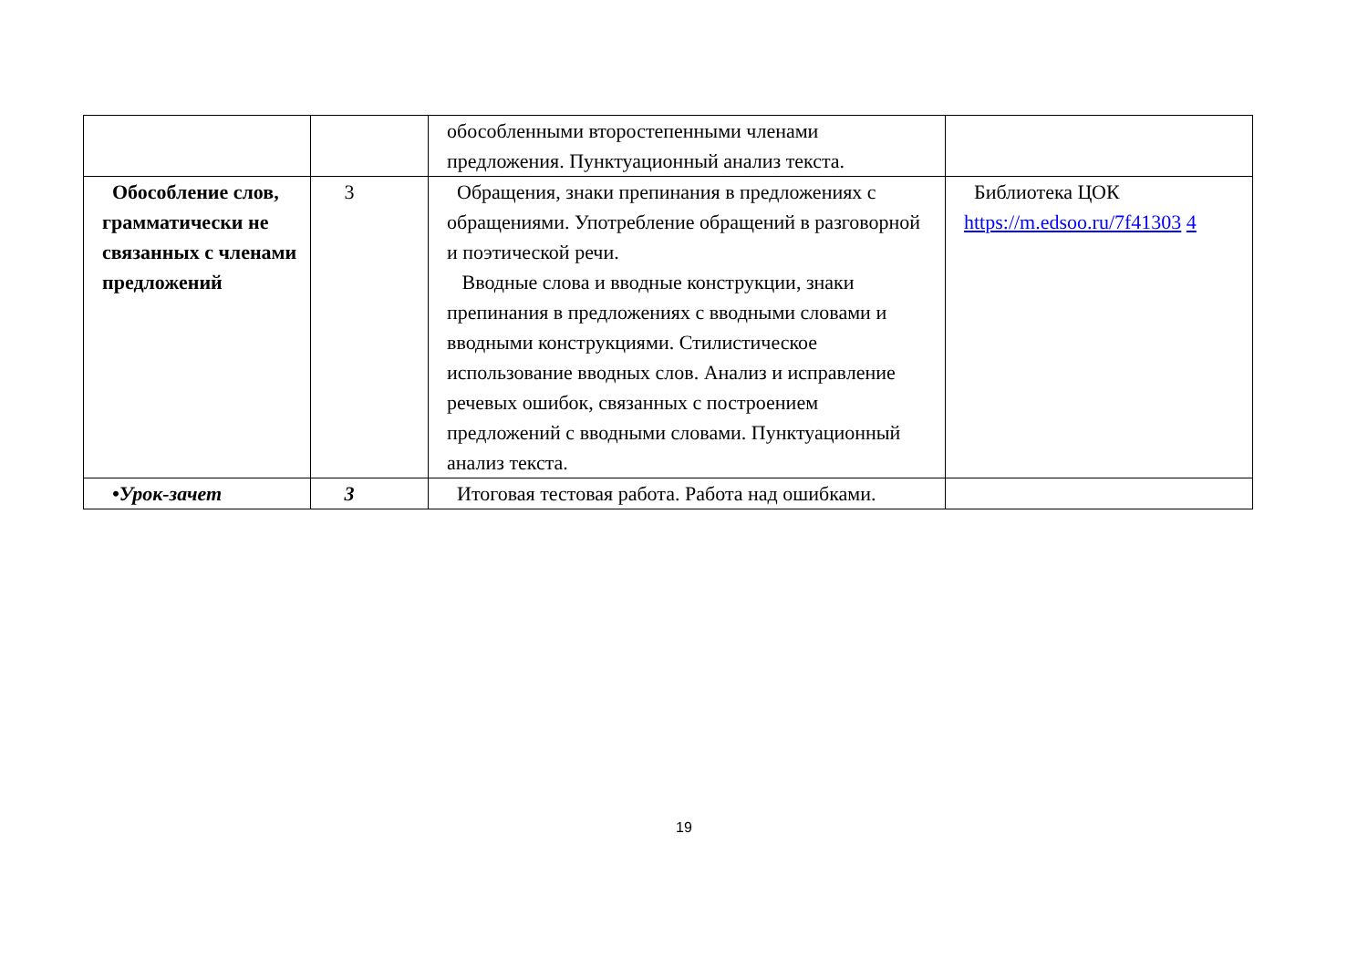| | | обособленными второстепенными членами предложения. Пунктуационный анализ текста. | |
| Обособление слов, грамматически не связанных с членами предложений | 3 | Обращения, знаки препинания в предложениях с обращениями. Употребление обращений в разговорной и поэтической речи. Вводные слова и вводные конструкции, знаки препинания в предложениях с вводными словами и вводными конструкциями. Стилистическое использование вводных слов. Анализ и исправление речевых ошибок, связанных с построением предложений с вводными словами. Пунктуационный анализ текста. | Библиотека ЦОК https://m.edsoo.ru/7f41303 4 |
| •Урок-зачет | 3 | Итоговая тестовая работа. Работа над ошибками. | |
19